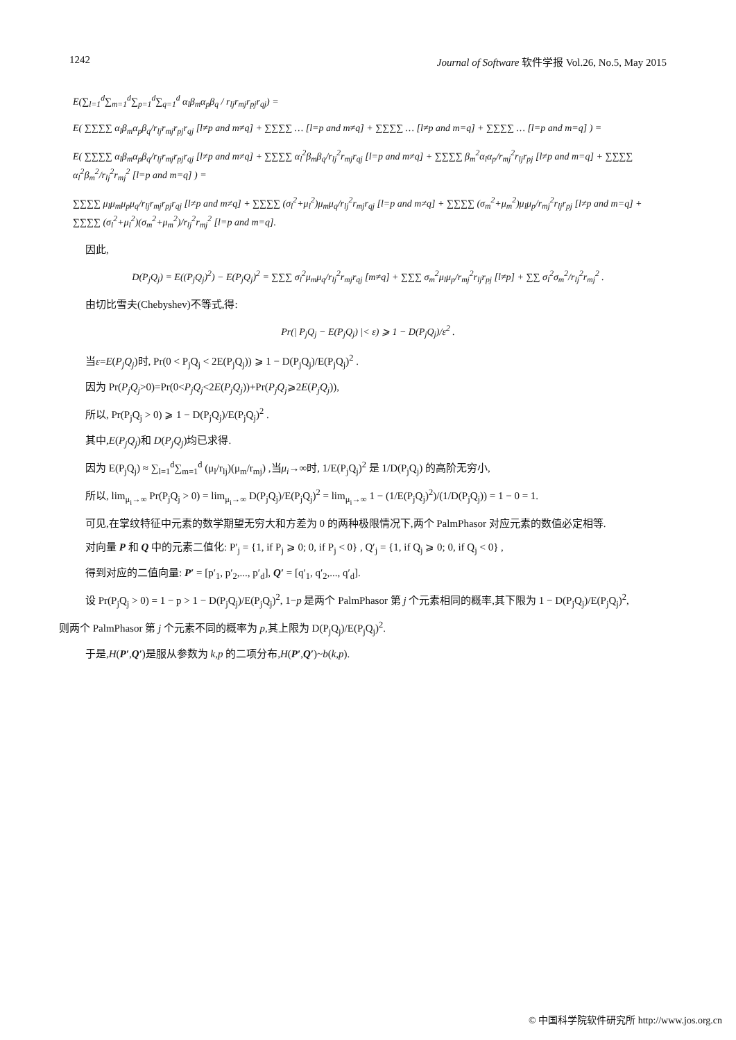1242 Journal of Software 软件学报 Vol.26, No.5, May 2015
E(∑<sub>l=1</sub><sup>d</sup>∑<sub>m=1</sub><sup>d</sup>∑<sub>p=1</sub><sup>d</sup>∑<sub>q=1</sub><sup>d</sup> α<sub>l</sub>β<sub>m</sub>α<sub>p</sub>β<sub>q</sub> / r<sub>lj</sub>r<sub>mj</sub>r<sub>pj</sub>r<sub>qj</sub>) =
E( ∑∑∑∑ α<sub>l</sub>β<sub>m</sub>α<sub>p</sub>β<sub>q</sub>/r<sub>lj</sub>r<sub>mj</sub>r<sub>pj</sub>r<sub>qj</sub> [l≠p and m≠q] + ∑∑∑∑ … [l=p and m≠q] + ∑∑∑∑ … [l≠p and m=q] + ∑∑∑∑ … [l=p and m=q] ) =
E( ∑∑∑∑ α<sub>l</sub>β<sub>m</sub>α<sub>p</sub>β<sub>q</sub>/r<sub>lj</sub>r<sub>mj</sub>r<sub>pj</sub>r<sub>qj</sub> [l≠p and m≠q] + ∑∑∑∑ α<sub>l</sub><sup>2</sup>β<sub>m</sub>β<sub>q</sub>/r<sub>lj</sub><sup>2</sup>r<sub>mj</sub>r<sub>qj</sub> [l=p and m≠q] + ∑∑∑∑ β<sub>m</sub><sup>2</sup>α<sub>l</sub>α<sub>p</sub>/r<sub>mj</sub><sup>2</sup>r<sub>lj</sub>r<sub>pj</sub> [l≠p and m=q] + ∑∑∑∑ α<sub>l</sub><sup>2</sup>β<sub>m</sub><sup>2</sup>/r<sub>lj</sub><sup>2</sup>r<sub>mj</sub><sup>2</sup> [l=p and m=q] ) =
∑∑∑∑ μ<sub>l</sub>μ<sub>m</sub>μ<sub>p</sub>μ<sub>q</sub>/r<sub>lj</sub>r<sub>mj</sub>r<sub>pj</sub>r<sub>qj</sub> [l≠p and m≠q] + ∑∑∑∑ (σ<sub>l</sub><sup>2</sup>+μ<sub>l</sub><sup>2</sup>)μ<sub>m</sub>μ<sub>q</sub>/r<sub>lj</sub><sup>2</sup>r<sub>mj</sub>r<sub>qj</sub> [l=p and m≠q] + ∑∑∑∑ (σ<sub>m</sub><sup>2</sup>+μ<sub>m</sub><sup>2</sup>)μ<sub>l</sub>μ<sub>p</sub>/r<sub>mj</sub><sup>2</sup>r<sub>lj</sub>r<sub>pj</sub> [l≠p and m=q] + ∑∑∑∑ (σ<sub>l</sub><sup>2</sup>+μ<sub>l</sub><sup>2</sup>)(σ<sub>m</sub><sup>2</sup>+μ<sub>m</sub><sup>2</sup>)/r<sub>lj</sub><sup>2</sup>r<sub>mj</sub><sup>2</sup> [l=p and m=q].
因此,
D(P<sub>j</sub>Q<sub>j</sub>) = E((P<sub>j</sub>Q<sub>j</sub>)<sup>2</sup>) − E(P<sub>j</sub>Q<sub>j</sub>)<sup>2</sup> = ∑∑∑ σ<sub>l</sub><sup>2</sup>μ<sub>m</sub>μ<sub>q</sub>/r<sub>lj</sub><sup>2</sup>r<sub>mj</sub>r<sub>qj</sub> [m≠q] + ∑∑∑ σ<sub>m</sub><sup>2</sup>μ<sub>l</sub>μ<sub>p</sub>/r<sub>mj</sub><sup>2</sup>r<sub>lj</sub>r<sub>pj</sub> [l≠p] + ∑∑ σ<sub>l</sub><sup>2</sup>σ<sub>m</sub><sup>2</sup>/r<sub>lj</sub><sup>2</sup>r<sub>mj</sub><sup>2</sup> .
由切比雪夫(Chebyshev)不等式,得:
Pr(| P<sub>j</sub>Q<sub>j</sub> − E(P<sub>j</sub>Q<sub>j</sub>) |< ε) ⩾ 1 − D(P<sub>j</sub>Q<sub>j</sub>)/ε<sup>2</sup> .
当ε=E(P<sub>j</sub>Q<sub>j</sub>)时, Pr(0 < P<sub>j</sub>Q<sub>j</sub> < 2E(P<sub>j</sub>Q<sub>j</sub>)) ⩾ 1 − D(P<sub>j</sub>Q<sub>j</sub>)/E(P<sub>j</sub>Q<sub>j</sub>)<sup>2</sup> .
因为 Pr(P<sub>j</sub>Q<sub>j</sub>>0)=Pr(0<P<sub>j</sub>Q<sub>j</sub><2E(P<sub>j</sub>Q<sub>j</sub>))+Pr(P<sub>j</sub>Q<sub>j</sub>⩾2E(P<sub>j</sub>Q<sub>j</sub>)),
所以, Pr(P<sub>j</sub>Q<sub>j</sub> > 0) ⩾ 1 − D(P<sub>j</sub>Q<sub>j</sub>)/E(P<sub>j</sub>Q<sub>j</sub>)<sup>2</sup> .
其中,E(P<sub>j</sub>Q<sub>j</sub>)和 D(P<sub>j</sub>Q<sub>j</sub>)均已求得.
因为 E(P<sub>j</sub>Q<sub>j</sub>) ≈ ∑<sub>l=1</sub><sup>d</sup>∑<sub>m=1</sub><sup>d</sup> (μ<sub>l</sub>/r<sub>lj</sub>)(μ<sub>m</sub>/r<sub>mj</sub>) ,当μ<sub>i</sub>→∞时, 1/E(P<sub>j</sub>Q<sub>j</sub>)<sup>2</sup> 是 1/D(P<sub>j</sub>Q<sub>j</sub>) 的高阶无穷小,
所以, lim<sub>μ<sub>i</sub>→∞</sub> Pr(P<sub>j</sub>Q<sub>j</sub> > 0) = lim<sub>μ<sub>i</sub>→∞</sub> D(P<sub>j</sub>Q<sub>j</sub>)/E(P<sub>j</sub>Q<sub>j</sub>)<sup>2</sup> = lim<sub>μ<sub>i</sub>→∞</sub> 1 − (1/E(P<sub>j</sub>Q<sub>j</sub>)<sup>2</sup>)/(1/D(P<sub>j</sub>Q<sub>j</sub>)) = 1 − 0 = 1.
可见,在掌纹特征中元素的数学期望无穷大和方差为 0 的两种极限情况下,两个 PalmPhasor 对应元素的数值必定相等.
对向量 P 和 Q 中的元素二值化: P′<sub>j</sub> = {1, if P<sub>j</sub> ⩾ 0; 0, if P<sub>j</sub> < 0} , Q′<sub>j</sub> = {1, if Q<sub>j</sub> ⩾ 0; 0, if Q<sub>j</sub> < 0} ,
得到对应的二值向量: P′ = [p′<sub>1</sub>, p′<sub>2</sub>,..., p′<sub>d</sub>], Q′ = [q′<sub>1</sub>, q′<sub>2</sub>,..., q′<sub>d</sub>].
设 Pr(P<sub>j</sub>Q<sub>j</sub> > 0) = 1 − p > 1 − D(P<sub>j</sub>Q<sub>j</sub>)/E(P<sub>j</sub>Q<sub>j</sub>)<sup>2</sup>, 1−p 是两个 PalmPhasor 第 j 个元素相同的概率,其下限为 1 − D(P<sub>j</sub>Q<sub>j</sub>)/E(P<sub>j</sub>Q<sub>j</sub>)<sup>2</sup>,
则两个 PalmPhasor 第 j 个元素不同的概率为 p,其上限为 D(P<sub>j</sub>Q<sub>j</sub>)/E(P<sub>j</sub>Q<sub>j</sub>)<sup>2</sup>.
于是,H(P′,Q′)是服从参数为 k,p 的二项分布,H(P′,Q′)~b(k,p).
© 中国科学院软件研究所 http://www.jos.org.cn